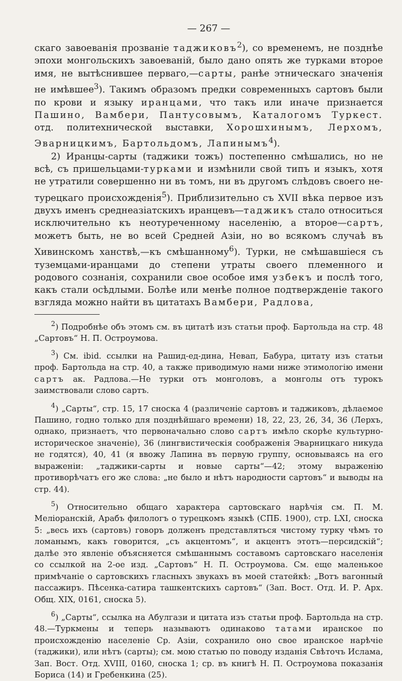— 267 —
скаго завоеванія прозваніе таджиковъ<sup>2</sup>), со временемъ, не позднѣе эпохи монгольскихъ завоеваній, было дано опять же турками второе имя, не вытѣснившее перваго,—сарты, ранѣе этническаго значенія не имѣвшее<sup>3</sup>). Такимъ образомъ предки современныхъ сартовъ были по крови и языку иранцами, что такъ или иначе признается Пашино, Вамбери, Пантусовымъ, Каталогомъ Туркест. отд. политехнической выставки, Хорошхинымъ, Лерхомъ, Эварницкимъ, Бартольдомъ, Лапинымъ<sup>4</sup>).
2) Иранцы-сарты (таджики тожъ) постепенно смѣшались, но не всѣ, съ пришельцами-турками и измѣнили свой типъ и языкъ, хотя не утратили совершенно ни въ томъ, ни въ другомъ слѣдовъ своего не-турецкаго происхожденія<sup>5</sup>). Приблизительно съ XVII вѣка первое изъ двухъ именъ среднеазіатскихъ иранцевъ—таджикъ стало относиться исключительно къ неотуреченному населенію, а второе—сартъ, можетъ быть, не во всей Средней Азіи, но во всякомъ случаѣ въ Хивинскомъ ханствѣ,—къ смѣшанному<sup>6</sup>). Турки, не смѣшавшіеся съ туземцами-иранцами до степени утраты своего племенного и родового сознанія, сохранили свое особое имя узбекъ и послѣ того, какъ стали осѣдлыми. Болѣе или менѣе полное подтвержденіе такого взгляда можно найти въ цитатахъ Вамбери, Радлова,
<sup>2</sup>) Подробнѣе объ этомъ см. въ цитатѣ изъ статьи проф. Бартольда на стр. 48 „Сартовъ“ Н. П. Остроумова.
<sup>3</sup>) См. ibid. ссылки на Рашид-ед-дина, Невап, Бабура, цитату изъ статьи проф. Бартольда на стр. 40, а также приводимую нами ниже этимологію имени сартъ ак. Радлова.—Не турки отъ монголовъ, а монголы отъ турокъ заимствовали слово сартъ.
<sup>4</sup>) „Сарты“, стр. 15, 17 сноска 4 (различеніе сартовъ и таджиковъ, дѣлаемое Пашино, годно только для позднѣйшаго времени) 18, 22, 23, 26, 34, 36 (Лерхъ, однако, признаетъ, что первоначально слово сартъ имѣло скорѣе культурно-историческое значеніе), 36 (лингвистическія соображенія Эварницкаго никуда не годятся), 40, 41 (я ввожу Лапина въ первую группу, основываясь на его выраженіи: „таджики-сарты и новые сарты“—42; этому выраженію противорѣчатъ его же слова: „не было и нѣтъ народности сартовъ“ и выводы на стр. 44).
<sup>5</sup>) Относительно общаго характера сартовскаго нарѣчія см. П. М. Меліоранскій, Арабъ филологъ о турецкомъ языкѣ (СПБ. 1900), стр. LXI, сноска 5: „весь ихъ (сартовъ) говоръ долженъ представляться чистому турку чѣмъ то ломанымъ, какъ говорится, „съ акцентомъ“, и акцентъ этотъ—персидскій“; далѣе это явленіе объясняется смѣшаннымъ составомъ сартовскаго населенія со ссылкой на 2-ое изд. „Сартовъ“ Н. П. Остроумова. См. еще маленькое примѣчаніе о сартовскихъ гласныхъ звукахъ въ моей статейкѣ: „Вотъ вагонный пассажиръ. Пѣсенка-сатира ташкентскихъ сартовъ“ (Зап. Вост. Отд. И. Р. Арх. Общ. XIX, 0161, сноска 5).
<sup>6</sup>) „Сарты“, ссылка на Абулгази и цитата изъ статьи проф. Бартольда на стр. 48.—Туркмены и теперь называютъ одинаково татами иранское по происхожденію населеніе Ср. Азіи, сохранило оно свое иранское нарѣчіе (таджики), или нѣтъ (сарты); см. мою статью по поводу изданія Свѣточъ Ислама, Зап. Вост. Отд. XVIII, 0160, сноска 1; ср. въ книгѣ Н. П. Остроумова показанія Бориса (14) и Гребенкина (25).